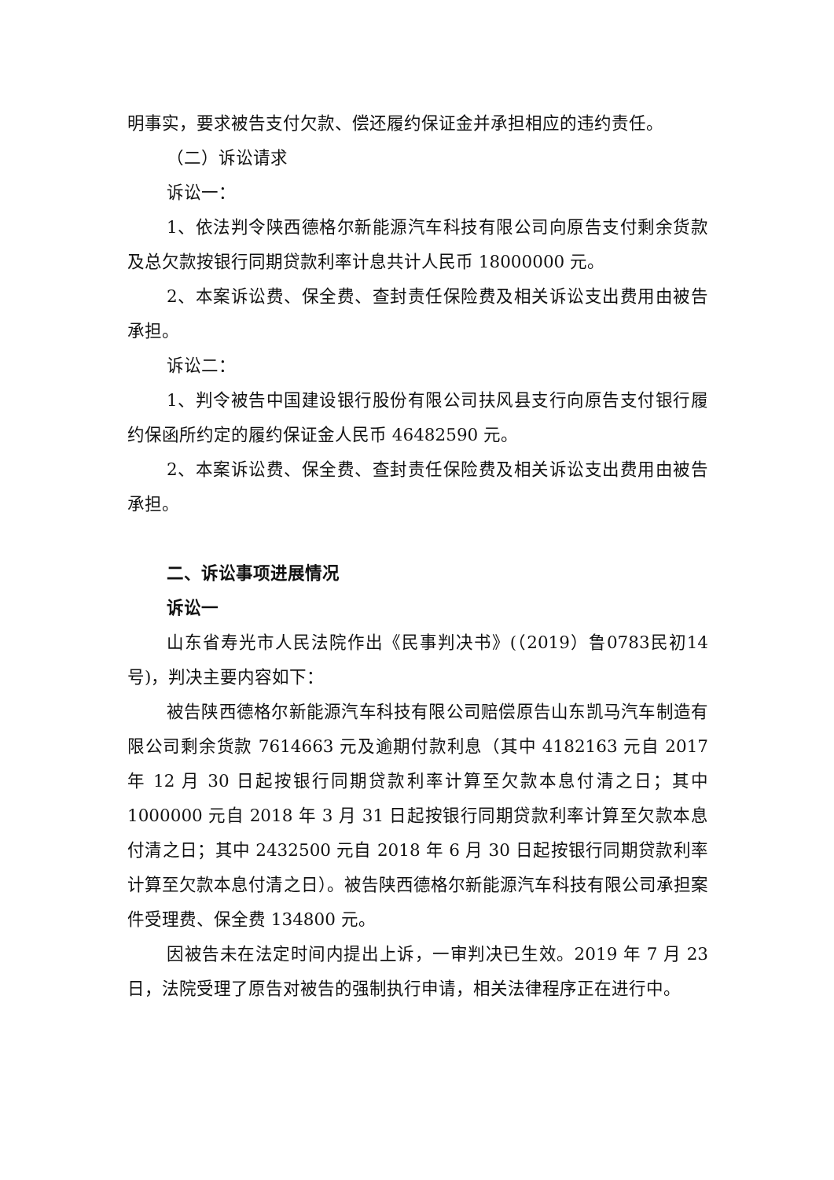明事实，要求被告支付欠款、偿还履约保证金并承担相应的违约责任。
（二）诉讼请求
诉讼一：
1、依法判令陕西德格尔新能源汽车科技有限公司向原告支付剩余货款及总欠款按银行同期贷款利率计息共计人民币 18000000 元。
2、本案诉讼费、保全费、查封责任保险费及相关诉讼支出费用由被告承担。
诉讼二：
1、判令被告中国建设银行股份有限公司扶风县支行向原告支付银行履约保函所约定的履约保证金人民币 46482590 元。
2、本案诉讼费、保全费、查封责任保险费及相关诉讼支出费用由被告承担。
二、诉讼事项进展情况
诉讼一
山东省寿光市人民法院作出《民事判决书》(（2019）鲁0783民初14号)，判决主要内容如下：
被告陕西德格尔新能源汽车科技有限公司赔偿原告山东凯马汽车制造有限公司剩余货款 7614663 元及逾期付款利息（其中 4182163 元自 2017 年 12 月 30 日起按银行同期贷款利率计算至欠款本息付清之日；其中 1000000 元自 2018 年 3 月 31 日起按银行同期贷款利率计算至欠款本息付清之日；其中 2432500 元自 2018 年 6 月 30 日起按银行同期贷款利率计算至欠款本息付清之日）。被告陕西德格尔新能源汽车科技有限公司承担案件受理费、保全费 134800 元。
因被告未在法定时间内提出上诉，一审判决已生效。2019 年 7 月 23 日，法院受理了原告对被告的强制执行申请，相关法律程序正在进行中。